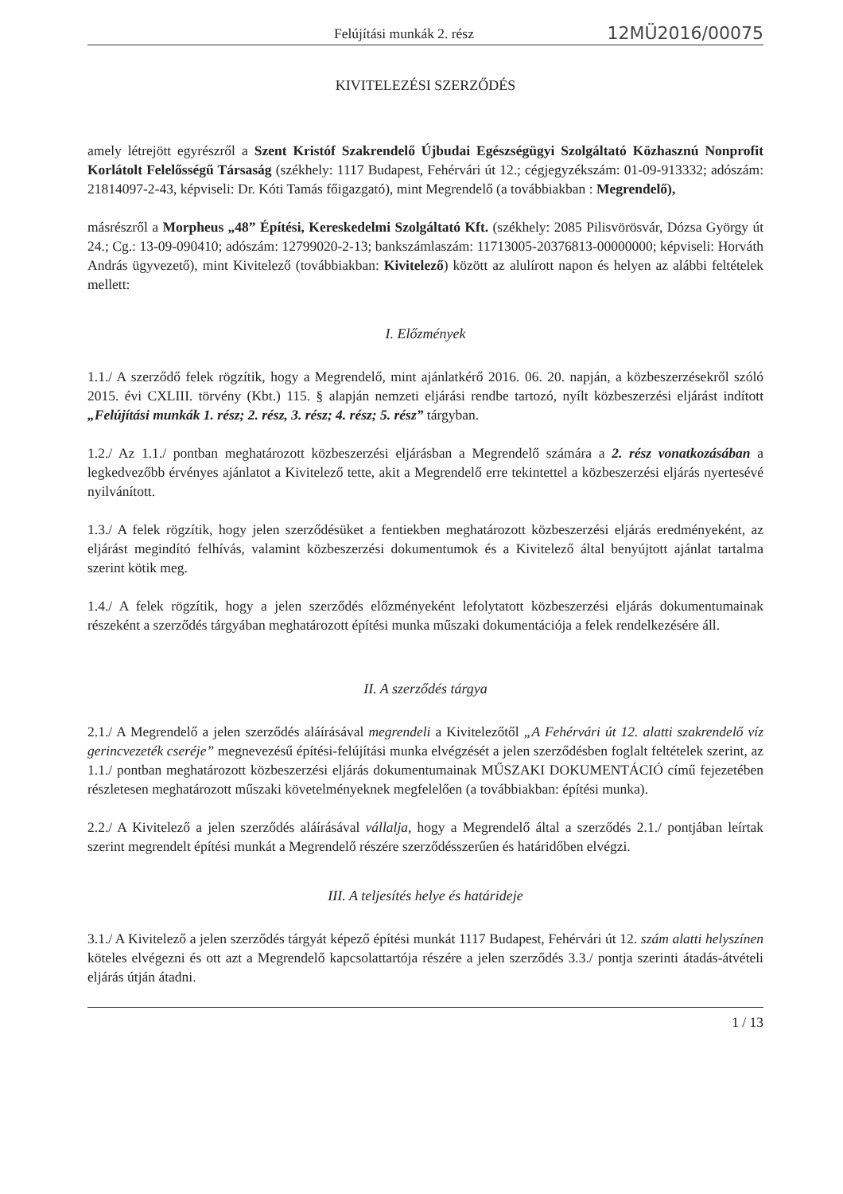Felújítási munkák 2. rész 12MÜ2016/00075
KIVITELEZÉSI SZERZŐDÉS
amely létrejött egyrészről a Szent Kristóf Szakrendelő Újbudai Egészségügyi Szolgáltató Közhasznú Nonprofit Korlátolt Felelősségű Társaság (székhely: 1117 Budapest, Fehérvári út 12.; cégjegyzékszám: 01-09-913332; adószám: 21814097-2-43, képviseli: Dr. Kóti Tamás főigazgató), mint Megrendelő (a továbbiakban : Megrendelő),
másrészről a Morpheus „48” Építési, Kereskedelmi Szolgáltató Kft. (székhely: 2085 Pilisvörösvár, Dózsa György út 24.; Cg.: 13-09-090410; adószám: 12799020-2-13; bankszámlaszám: 11713005-20376813-00000000; képviseli: Horváth András ügyvezető), mint Kivitelező (továbbiakban: Kivitelező) között az alulírott napon és helyen az alábbi feltételek mellett:
I. Előzmények
1.1./ A szerződő felek rögzítik, hogy a Megrendelő, mint ajánlatkérő 2016. 06. 20. napján, a közbeszerzésekről szóló 2015. évi CXLIII. törvény (Kbt.) 115. § alapján nemzeti eljárási rendbe tartozó, nyílt közbeszerzési eljárást indított „Felújítási munkák 1. rész; 2. rész, 3. rész; 4. rész; 5. rész” tárgyban.
1.2./ Az 1.1./ pontban meghatározott közbeszerzési eljárásban a Megrendelő számára a 2. rész vonatkozásában a legkedvezőbb érvényes ajánlatot a Kivitelező tette, akit a Megrendelő erre tekintettel a közbeszerzési eljárás nyertesévé nyilvánított.
1.3./ A felek rögzítik, hogy jelen szerződésüket a fentiekben meghatározott közbeszerzési eljárás eredményeként, az eljárást megindító felhívás, valamint közbeszerzési dokumentumok és a Kivitelező által benyújtott ajánlat tartalma szerint kötik meg.
1.4./ A felek rögzítik, hogy a jelen szerződés előzményeként lefolytatott közbeszerzési eljárás dokumentumainak részeként a szerződés tárgyában meghatározott építési munka műszaki dokumentációja a felek rendelkezésére áll.
II. A szerződés tárgya
2.1./ A Megrendelő a jelen szerződés aláírásával megrendeli a Kivitelezőtől „A Fehérvári út 12. alatti szakrendelő víz gerincvezeték cseréje” megnevezésű építési-felújítási munka elvégzését a jelen szerződésben foglalt feltételek szerint, az 1.1./ pontban meghatározott közbeszerzési eljárás dokumentumainak MŰSZAKI DOKUMENTÁCIÓ című fejezetében részletesen meghatározott műszaki követelményeknek megfelelően (a továbbiakban: építési munka).
2.2./ A Kivitelező a jelen szerződés aláírásával vállalja, hogy a Megrendelő által a szerződés 2.1./ pontjában leírtak szerint megrendelt építési munkát a Megrendelő részére szerződésszerűen és határidőben elvégzi.
III. A teljesítés helye és határideje
3.1./ A Kivitelező a jelen szerződés tárgyát képező építési munkát 1117 Budapest, Fehérvári út 12. szám alatti helyszínen köteles elvégezni és ott azt a Megrendelő kapcsolattartója részére a jelen szerződés 3.3./ pontja szerinti átadás-átvételi eljárás útján átadni.
1 / 13